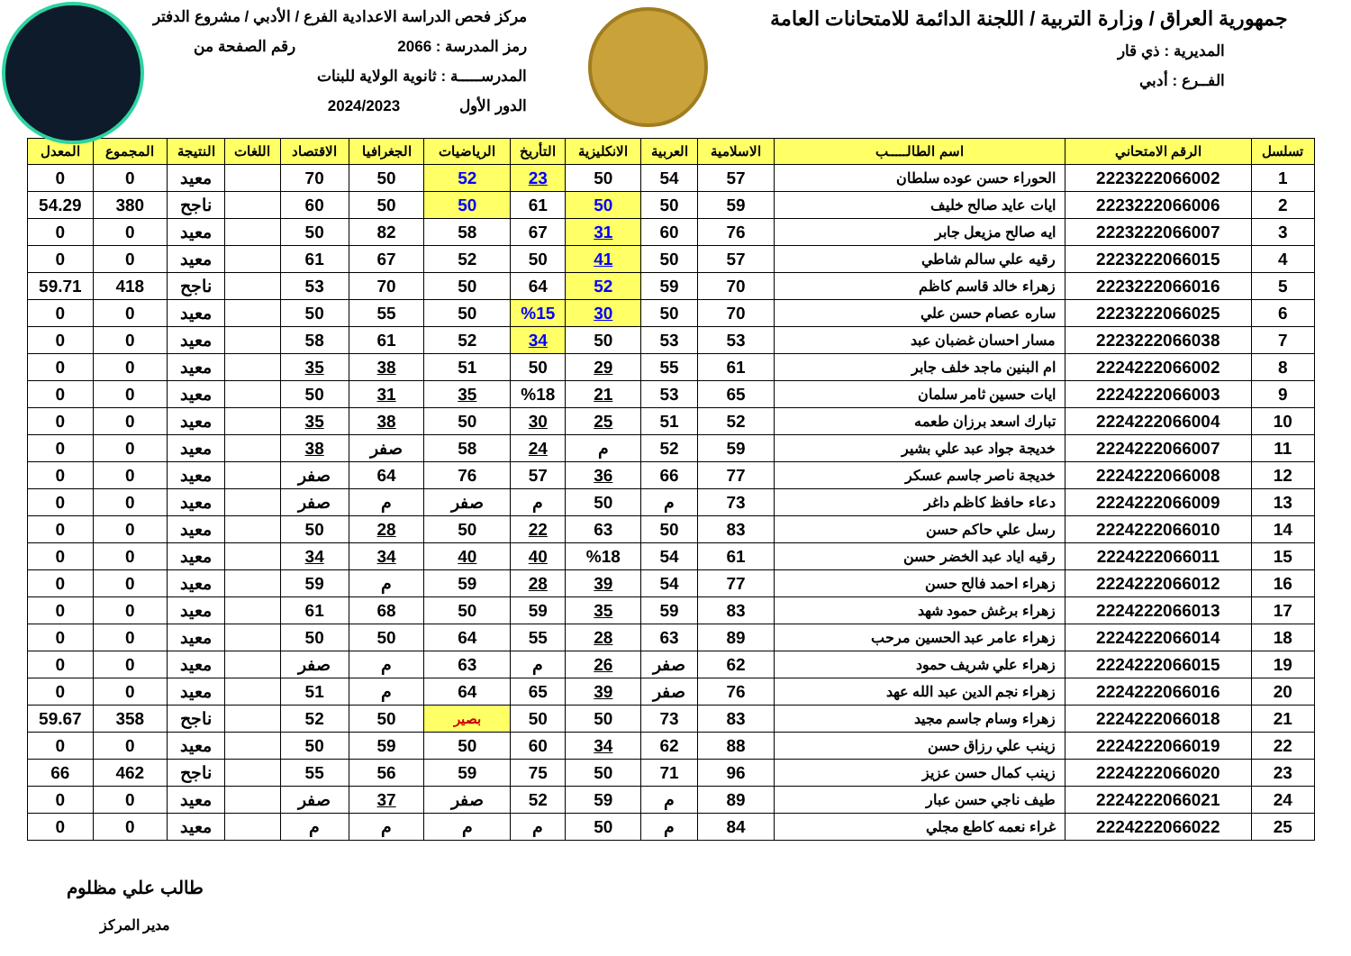جمهورية العراق / وزارة التربية / اللجنة الدائمة للامتحانات العامة
المديرية : ذي قار
الفــرع : أدبي
مركز فحص الدراسة الاعدادية الفرع / الأدبي / مشروع الدفتر
رمز المدرسة : 2066 رقم الصفحة من
المدرســـــة : ثانوية الولاية للبنات
الدور الأول 2024/2023
| تسلسل | الرقم الامتحاني | اسم الطالـــــب | الاسلامية | العربية | الانكليزية | التأريخ | الرياضيات | الجغرافيا | الاقتصاد | اللغات | النتيجة | المجموع | المعدل |
| --- | --- | --- | --- | --- | --- | --- | --- | --- | --- | --- | --- | --- | --- |
| 1 | 2223222066002 | الحوراء حسن عوده سلطان | 57 | 54 | 50 | 23 | 52 | 50 | 70 | | معيد | 0 | 0 |
| 2 | 2223222066006 | ايات عايد صالح خليف | 59 | 50 | 50 | 61 | 50 | 50 | 60 | | ناجح | 380 | 54.29 |
| 3 | 2223222066007 | ايه صالح مزيعل جابر | 76 | 60 | 31 | 67 | 58 | 82 | 50 | | معيد | 0 | 0 |
| 4 | 2223222066015 | رقيه علي سالم شاطي | 57 | 50 | 41 | 50 | 52 | 67 | 61 | | معيد | 0 | 0 |
| 5 | 2223222066016 | زهراء خالد قاسم كاظم | 70 | 59 | 52 | 64 | 50 | 70 | 53 | | ناجح | 418 | 59.71 |
| 6 | 2223222066025 | ساره عصام حسن علي | 70 | 50 | 30 | %15 | 50 | 55 | 50 | | معيد | 0 | 0 |
| 7 | 2223222066038 | مسار احسان غضبان عبد | 53 | 53 | 50 | 34 | 52 | 61 | 58 | | معيد | 0 | 0 |
| 8 | 2224222066002 | ام البنين ماجد خلف جابر | 61 | 55 | 29 | 50 | 51 | 38 | 35 | | معيد | 0 | 0 |
| 9 | 2224222066003 | ايات حسين ثامر سلمان | 65 | 53 | 21 | %18 | 35 | 31 | 50 | | معيد | 0 | 0 |
| 10 | 2224222066004 | تبارك اسعد برزان طعمه | 52 | 51 | 25 | 30 | 50 | 38 | 35 | | معيد | 0 | 0 |
| 11 | 2224222066007 | خديجة جواد عبد علي بشير | 59 | 52 | م | 24 | 58 | صفر | 38 | | معيد | 0 | 0 |
| 12 | 2224222066008 | خديجة ناصر جاسم عسكر | 77 | 66 | 36 | 57 | 76 | 64 | صفر | | معيد | 0 | 0 |
| 13 | 2224222066009 | دعاء حافظ كاظم داغر | 73 | م | 50 | م | صفر | م | صفر | | معيد | 0 | 0 |
| 14 | 2224222066010 | رسل علي حاكم حسن | 83 | 50 | 63 | 22 | 50 | 28 | 50 | | معيد | 0 | 0 |
| 15 | 2224222066011 | رقيه اياد عبد الخضر حسن | 61 | 54 | %18 | 40 | 40 | 34 | 34 | | معيد | 0 | 0 |
| 16 | 2224222066012 | زهراء احمد فالح حسن | 77 | 54 | 39 | 28 | 59 | م | 59 | | معيد | 0 | 0 |
| 17 | 2224222066013 | زهراء برغش حمود شهد | 83 | 59 | 35 | 59 | 50 | 68 | 61 | | معيد | 0 | 0 |
| 18 | 2224222066014 | زهراء عامر عبد الحسين مرحب | 89 | 63 | 28 | 55 | 64 | 50 | 50 | | معيد | 0 | 0 |
| 19 | 2224222066015 | زهراء علي شريف حمود | 62 | صفر | 26 | م | 63 | م | صفر | | معيد | 0 | 0 |
| 20 | 2224222066016 | زهراء نجم الدين عبد الله عهد | 76 | صفر | 39 | 65 | 64 | م | 51 | | معيد | 0 | 0 |
| 21 | 2224222066018 | زهراء وسام جاسم مجيد | 83 | 73 | 50 | 50 | بصير | 50 | 52 | | ناجح | 358 | 59.67 |
| 22 | 2224222066019 | زينب علي رزاق حسن | 88 | 62 | 34 | 60 | 50 | 59 | 50 | | معيد | 0 | 0 |
| 23 | 2224222066020 | زينب كمال حسن عزيز | 96 | 71 | 50 | 75 | 59 | 56 | 55 | | ناجح | 462 | 66 |
| 24 | 2224222066021 | طيف ناجي حسن عبار | 89 | م | 59 | 52 | صفر | 37 | صفر | | معيد | 0 | 0 |
| 25 | 2224222066022 | غراء نعمه كاطع مجلي | 84 | م | 50 | م | م | م | م | | معيد | 0 | 0 |
طالب علي مظلوم
مدير المركز